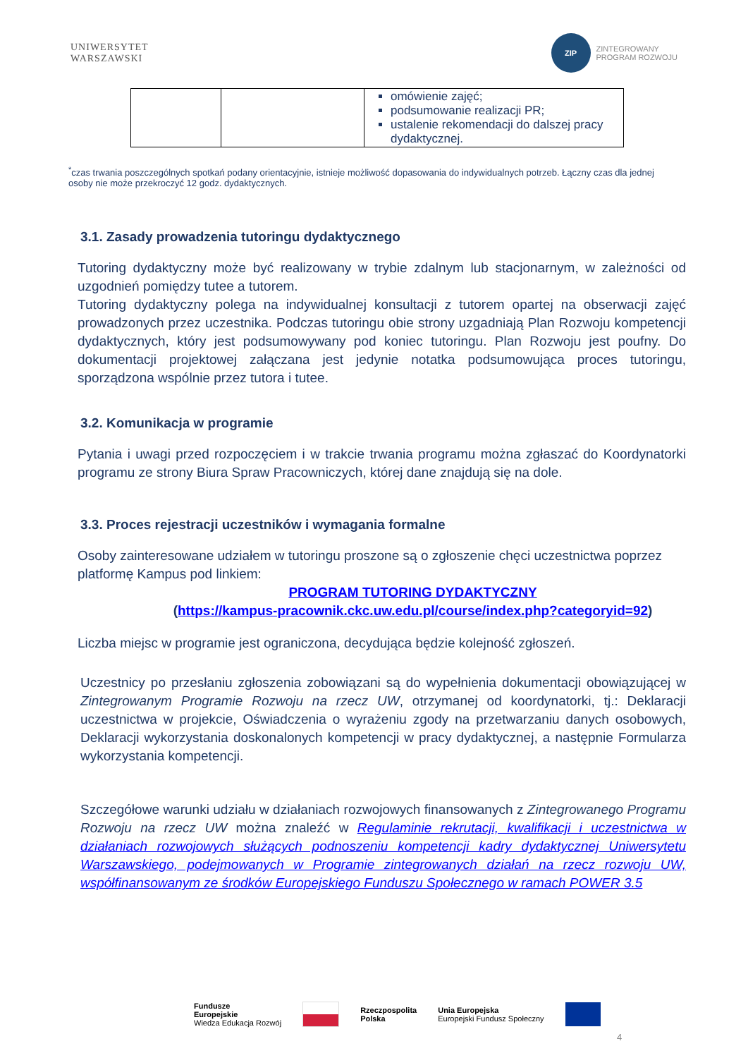UNIWERSYTET
WARSZAWSKI
ZIP
ZINTEGROWANY
PROGRAM ROZWOJU
| | | omówienie zajęć; podsumowanie realizacji PR; ustalenie rekomendacji do dalszej pracy dydaktycznej. |
<sup>*</sup> czas trwania poszczególnych spotkań podany orientacyjnie, istnieje możliwość dopasowania do indywidualnych potrzeb. Łączny czas dla jednej osoby nie może przekroczyć 12 godz. dydaktycznych.
3.1. Zasady prowadzenia tutoringu dydaktycznego
Tutoring dydaktyczny może być realizowany w trybie zdalnym lub stacjonarnym, w zależności od uzgodnień pomiędzy tutee a tutorem.
Tutoring dydaktyczny polega na indywidualnej konsultacji z tutorem opartej na obserwacji zajęć prowadzonych przez uczestnika. Podczas tutoringu obie strony uzgadniają Plan Rozwoju kompetencji dydaktycznych, który jest podsumowywany pod koniec tutoringu. Plan Rozwoju jest poufny. Do dokumentacji projektowej załączana jest jedynie notatka podsumowująca proces tutoringu, sporządzona wspólnie przez tutora i tutee.
3.2. Komunikacja w programie
Pytania i uwagi przed rozpoczęciem i w trakcie trwania programu można zgłaszać do Koordynatorki programu ze strony Biura Spraw Pracowniczych, której dane znajdują się na dole.
3.3. Proces rejestracji uczestników i wymagania formalne
Osoby zainteresowane udziałem w tutoringu proszone są o zgłoszenie chęci uczestnictwa poprzez platformę Kampus pod linkiem:
PROGRAM TUTORING DYDAKTYCZNY
(https://kampus-pracownik.ckc.uw.edu.pl/course/index.php?categoryid=92)
Liczba miejsc w programie jest ograniczona, decydująca będzie kolejność zgłoszeń.
Uczestnicy po przesłaniu zgłoszenia zobowiązani są do wypełnienia dokumentacji obowiązującej w Zintegrowanym Programie Rozwoju na rzecz UW, otrzymanej od koordynatorki, tj.: Deklaracji uczestnictwa w projekcie, Oświadczenia o wyrażeniu zgody na przetwarzaniu danych osobowych, Deklaracji wykorzystania doskonalonych kompetencji w pracy dydaktycznej, a następnie Formularza wykorzystania kompetencji.
Szczegółowe warunki udziału w działaniach rozwojowych finansowanych z Zintegrowanego Programu Rozwoju na rzecz UW można znaleźć w Regulaminie rekrutacji, kwalifikacji i uczestnictwa w działaniach rozwojowych służących podnoszeniu kompetencji kadry dydaktycznej Uniwersytetu Warszawskiego, podejmowanych w Programie zintegrowanych działań na rzecz rozwoju UW, współfinansowanym ze środków Europejskiego Funduszu Społecznego w ramach POWER 3.5
Fundusze
Europejskie
Wiedza Edukacja Rozwój
Rzeczpospolita
Polska
Unia Europejska
Europejski Fundusz Społeczny
4